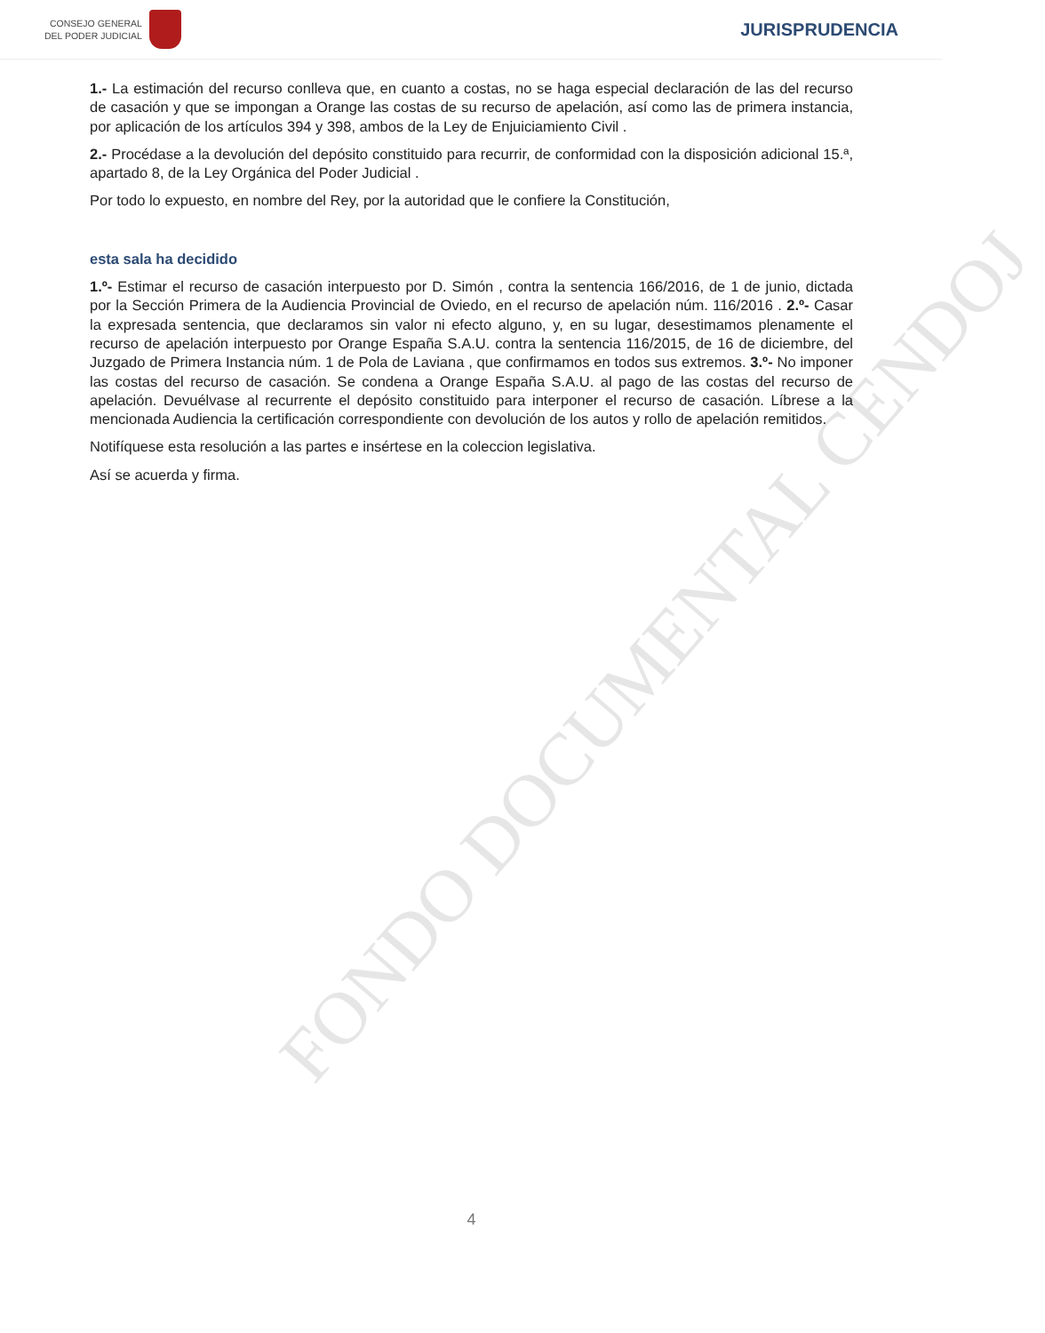FONDO DOCUMENTAL CENDOJ
CONSEJO GENERAL
DEL PODER JUDICIAL
JURISPRUDENCIA
1.- La estimación del recurso conlleva que, en cuanto a costas, no se haga especial declaración de las del recurso de casación y que se impongan a Orange las costas de su recurso de apelación, así como las de primera instancia, por aplicación de los artículos 394 y 398, ambos de la Ley de Enjuiciamiento Civil .
2.- Procédase a la devolución del depósito constituido para recurrir, de conformidad con la disposición adicional 15.ª, apartado 8, de la Ley Orgánica del Poder Judicial .
Por todo lo expuesto, en nombre del Rey, por la autoridad que le confiere la Constitución,
esta sala ha decidido
1.º- Estimar el recurso de casación interpuesto por D. Simón , contra la sentencia 166/2016, de 1 de junio, dictada por la Sección Primera de la Audiencia Provincial de Oviedo, en el recurso de apelación núm. 116/2016 . 2.º- Casar la expresada sentencia, que declaramos sin valor ni efecto alguno, y, en su lugar, desestimamos plenamente el recurso de apelación interpuesto por Orange España S.A.U. contra la sentencia 116/2015, de 16 de diciembre, del Juzgado de Primera Instancia núm. 1 de Pola de Laviana , que confirmamos en todos sus extremos. 3.º- No imponer las costas del recurso de casación. Se condena a Orange España S.A.U. al pago de las costas del recurso de apelación. Devuélvase al recurrente el depósito constituido para interponer el recurso de casación. Líbrese a la mencionada Audiencia la certificación correspondiente con devolución de los autos y rollo de apelación remitidos.
Notifíquese esta resolución a las partes e insértese en la coleccion legislativa.
Así se acuerda y firma.
4